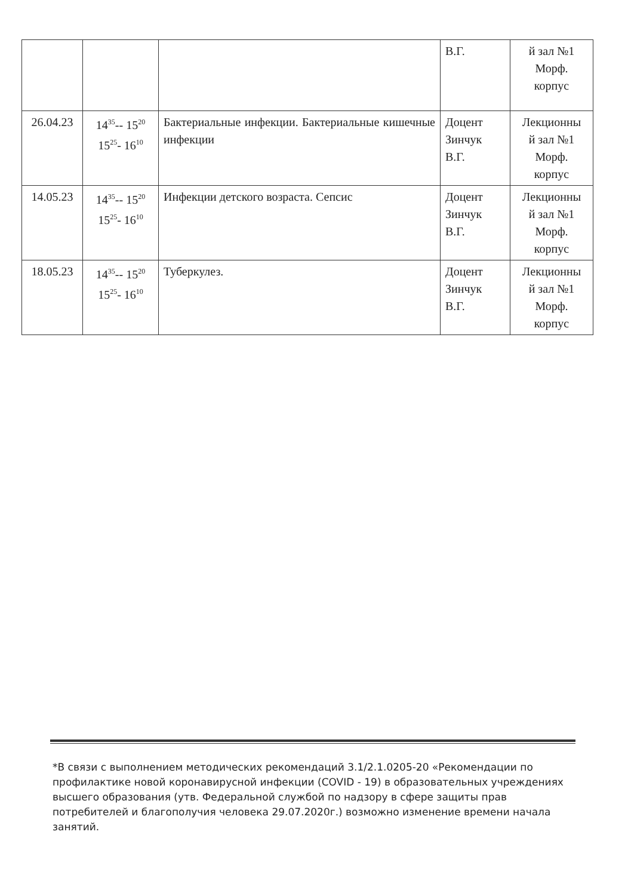| | | | В.Г. | й зал №1 Морф. корпус |
| 26.04.23 | 14<sup>35</sup>-- 15<sup>20</sup> 15<sup>25</sup>- 16<sup>10</sup> | Бактериальные инфекции. Бактериальные кишечные инфекции | Доцент Зинчук В.Г. | Лекционны й зал №1 Морф. корпус |
| 14.05.23 | 14<sup>35</sup>-- 15<sup>20</sup> 15<sup>25</sup>- 16<sup>10</sup> | Инфекции детского возраста. Сепсис | Доцент Зинчук В.Г. | Лекционны й зал №1 Морф. корпус |
| 18.05.23 | 14<sup>35</sup>-- 15<sup>20</sup> 15<sup>25</sup>- 16<sup>10</sup> | Туберкулез. | Доцент Зинчук В.Г. | Лекционны й зал №1 Морф. корпус |
*В связи с выполнением методических рекомендаций 3.1/2.1.0205-20 «Рекомендации по профилактике новой коронавирусной инфекции (COVID - 19) в образовательных учреждениях высшего образования (утв. Федеральной службой по надзору в сфере защиты прав потребителей и благополучия человека 29.07.2020г.) возможно изменение времени начала занятий.